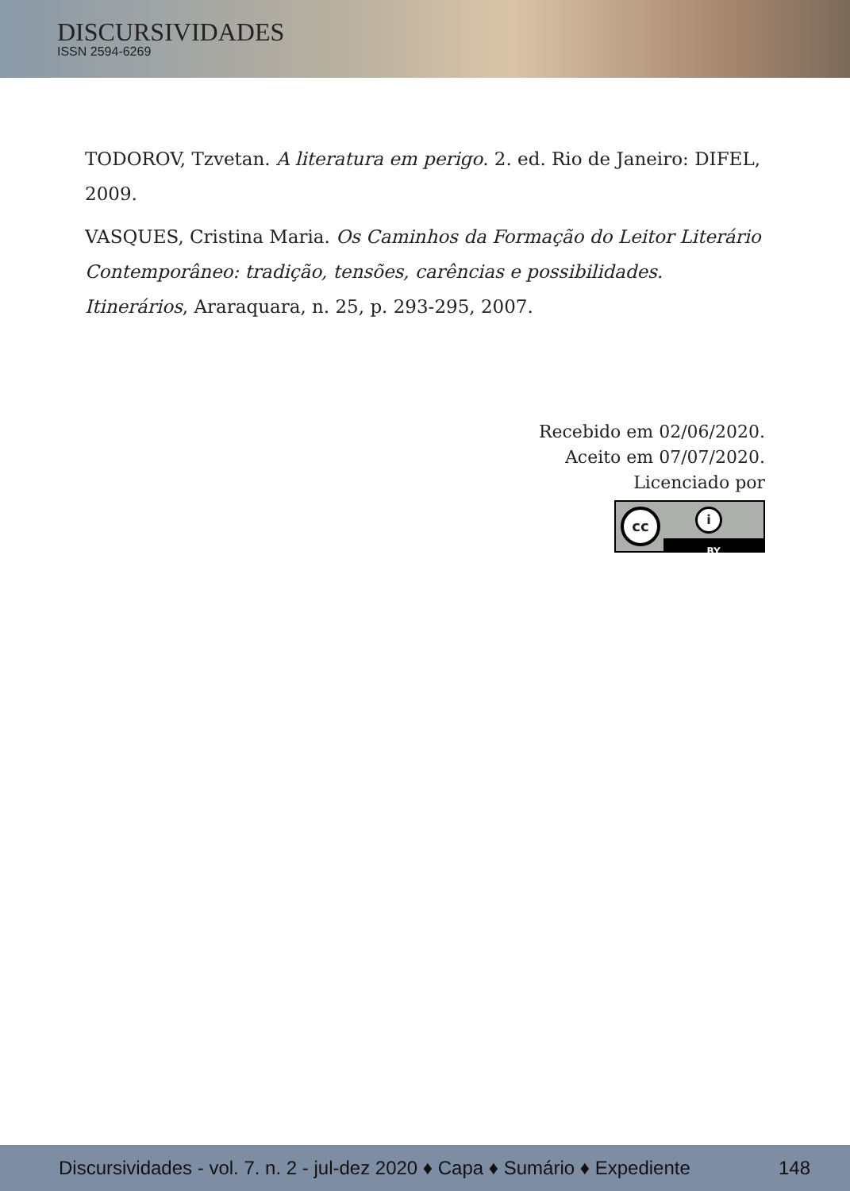DISCURSIVIDADES
ISSN 2594-6269
TODOROV, Tzvetan. A literatura em perigo. 2. ed. Rio de Janeiro: DIFEL, 2009.
VASQUES, Cristina Maria. Os Caminhos da Formação do Leitor Literário Contemporâneo: tradição, tensões, carências e possibilidades. Itinerários, Araraquara, n. 25, p. 293-295, 2007.
Recebido em 02/06/2020.
Aceito em 07/07/2020.
Licenciado por
cc i BY
Discursividades - vol. 7. n. 2 - jul-dez 2020 ♦ Capa ♦ Sumário ♦ Expediente 148